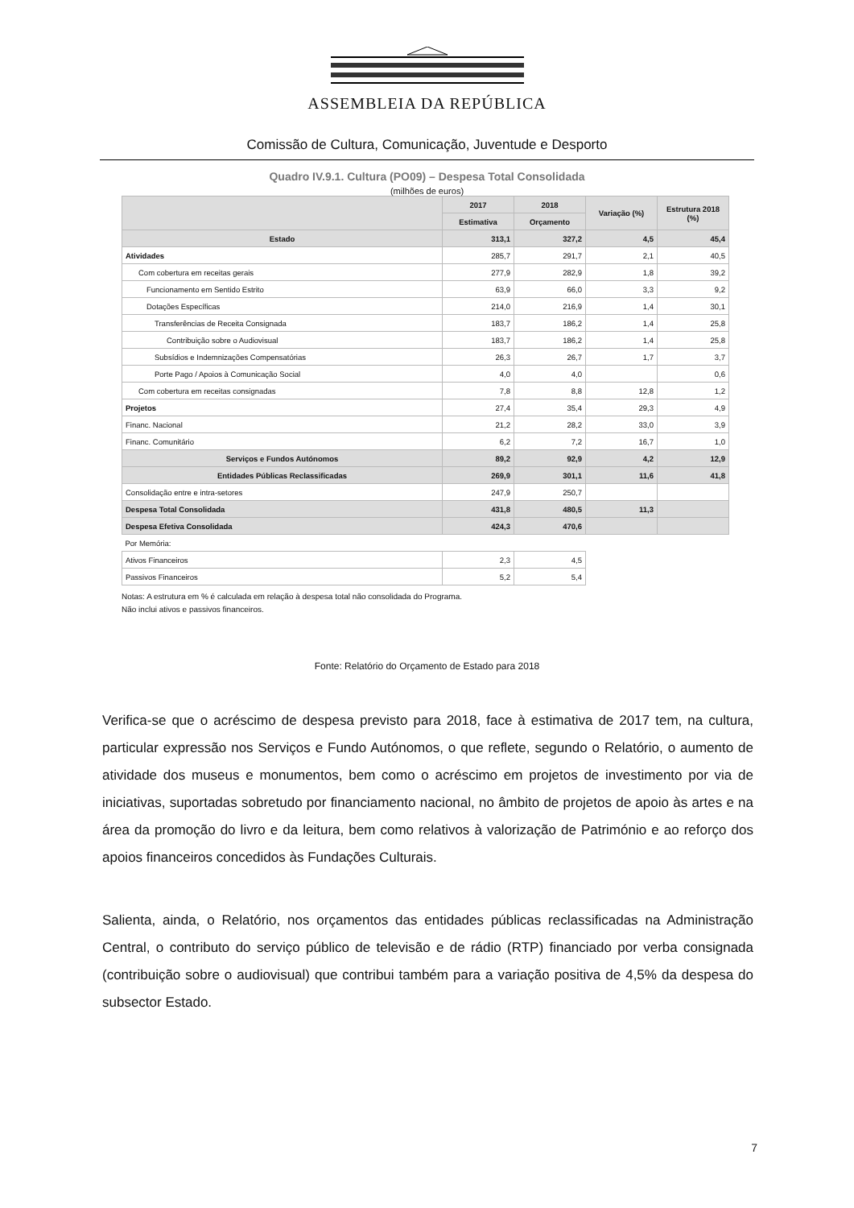ASSEMBLEIA DA REPÚBLICA
Comissão de Cultura, Comunicação, Juventude e Desporto
Quadro IV.9.1. Cultura (PO09) – Despesa Total Consolidada
(milhões de euros)
| | 2017 | 2018 | Variação (%) | Estrutura 2018 (%) |
| --- | --- | --- | --- | --- |
| | Estimativa | Orçamento | | |
| Estado | 313,1 | 327,2 | 4,5 | 45,4 |
| Atividades | 285,7 | 291,7 | 2,1 | 40,5 |
| Com cobertura em receitas gerais | 277,9 | 282,9 | 1,8 | 39,2 |
| Funcionamento em Sentido Estrito | 63,9 | 66,0 | 3,3 | 9,2 |
| Dotações Específicas | 214,0 | 216,9 | 1,4 | 30,1 |
| Transferências de Receita Consignada | 183,7 | 186,2 | 1,4 | 25,8 |
| Contribuição sobre o Audiovisual | 183,7 | 186,2 | 1,4 | 25,8 |
| Subsídios e Indemnizações Compensatórias | 26,3 | 26,7 | 1,7 | 3,7 |
| Porte Pago / Apoios à Comunicação Social | 4,0 | 4,0 | | 0,6 |
| Com cobertura em receitas consignadas | 7,8 | 8,8 | 12,8 | 1,2 |
| Projetos | 27,4 | 35,4 | 29,3 | 4,9 |
| Financ. Nacional | 21,2 | 28,2 | 33,0 | 3,9 |
| Financ. Comunitário | 6,2 | 7,2 | 16,7 | 1,0 |
| Serviços e Fundos Autónomos | 89,2 | 92,9 | 4,2 | 12,9 |
| Entidades Públicas Reclassificadas | 269,9 | 301,1 | 11,6 | 41,8 |
| Consolidação entre e intra-setores | 247,9 | 250,7 | | |
| Despesa Total Consolidada | 431,8 | 480,5 | 11,3 | |
| Despesa Efetiva Consolidada | 424,3 | 470,6 | | |
| Por Memória: | | | | |
| Ativos Financeiros | 2,3 | 4,5 | | |
| Passivos Financeiros | 5,2 | 5,4 | | |
Notas: A estrutura em % é calculada em relação à despesa total não consolidada do Programa.
Não inclui ativos e passivos financeiros.
Fonte: Relatório do Orçamento de Estado para 2018
Verifica-se que o acréscimo de despesa previsto para 2018, face à estimativa de 2017 tem, na cultura, particular expressão nos Serviços e Fundo Autónomos, o que reflete, segundo o Relatório, o aumento de atividade dos museus e monumentos, bem como o acréscimo em projetos de investimento por via de iniciativas, suportadas sobretudo por financiamento nacional, no âmbito de projetos de apoio às artes e na área da promoção do livro e da leitura, bem como relativos à valorização de Património e ao reforço dos apoios financeiros concedidos às Fundações Culturais.
Salienta, ainda, o Relatório, nos orçamentos das entidades públicas reclassificadas na Administração Central, o contributo do serviço público de televisão e de rádio (RTP) financiado por verba consignada (contribuição sobre o audiovisual) que contribui também para a variação positiva de 4,5% da despesa do subsector Estado.
7